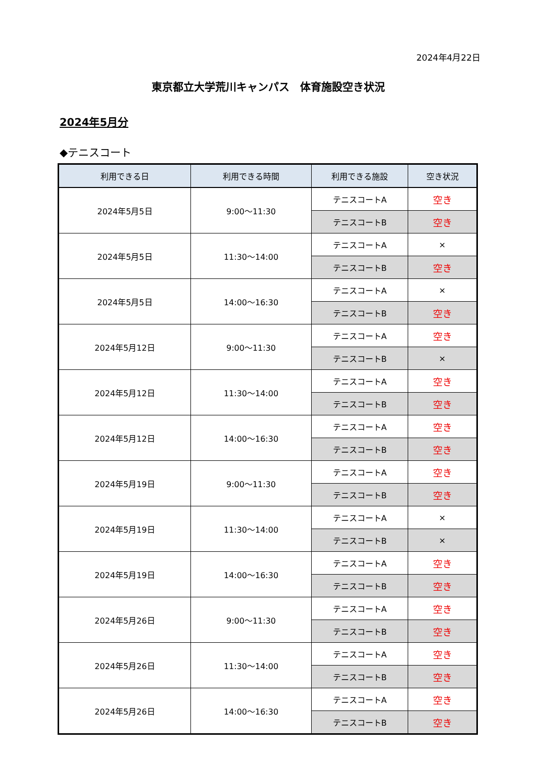2024年4月22日
東京都立大学荒川キャンパス　体育施設空き状況
2024年5月分
◆テニスコート
| 利用できる日 | 利用できる時間 | 利用できる施設 | 空き状況 |
| --- | --- | --- | --- |
| 2024年5月5日 | 9:00～11:30 | テニスコートA | 空き |
| | | テニスコートB | 空き |
| 2024年5月5日 | 11:30～14:00 | テニスコートA | × |
| | | テニスコートB | 空き |
| 2024年5月5日 | 14:00～16:30 | テニスコートA | × |
| | | テニスコートB | 空き |
| 2024年5月12日 | 9:00～11:30 | テニスコートA | 空き |
| | | テニスコートB | × |
| 2024年5月12日 | 11:30～14:00 | テニスコートA | 空き |
| | | テニスコートB | 空き |
| 2024年5月12日 | 14:00～16:30 | テニスコートA | 空き |
| | | テニスコートB | 空き |
| 2024年5月19日 | 9:00～11:30 | テニスコートA | 空き |
| | | テニスコートB | 空き |
| 2024年5月19日 | 11:30～14:00 | テニスコートA | × |
| | | テニスコートB | × |
| 2024年5月19日 | 14:00～16:30 | テニスコートA | 空き |
| | | テニスコートB | 空き |
| 2024年5月26日 | 9:00～11:30 | テニスコートA | 空き |
| | | テニスコートB | 空き |
| 2024年5月26日 | 11:30～14:00 | テニスコートA | 空き |
| | | テニスコートB | 空き |
| 2024年5月26日 | 14:00～16:30 | テニスコートA | 空き |
| | | テニスコートB | 空き |